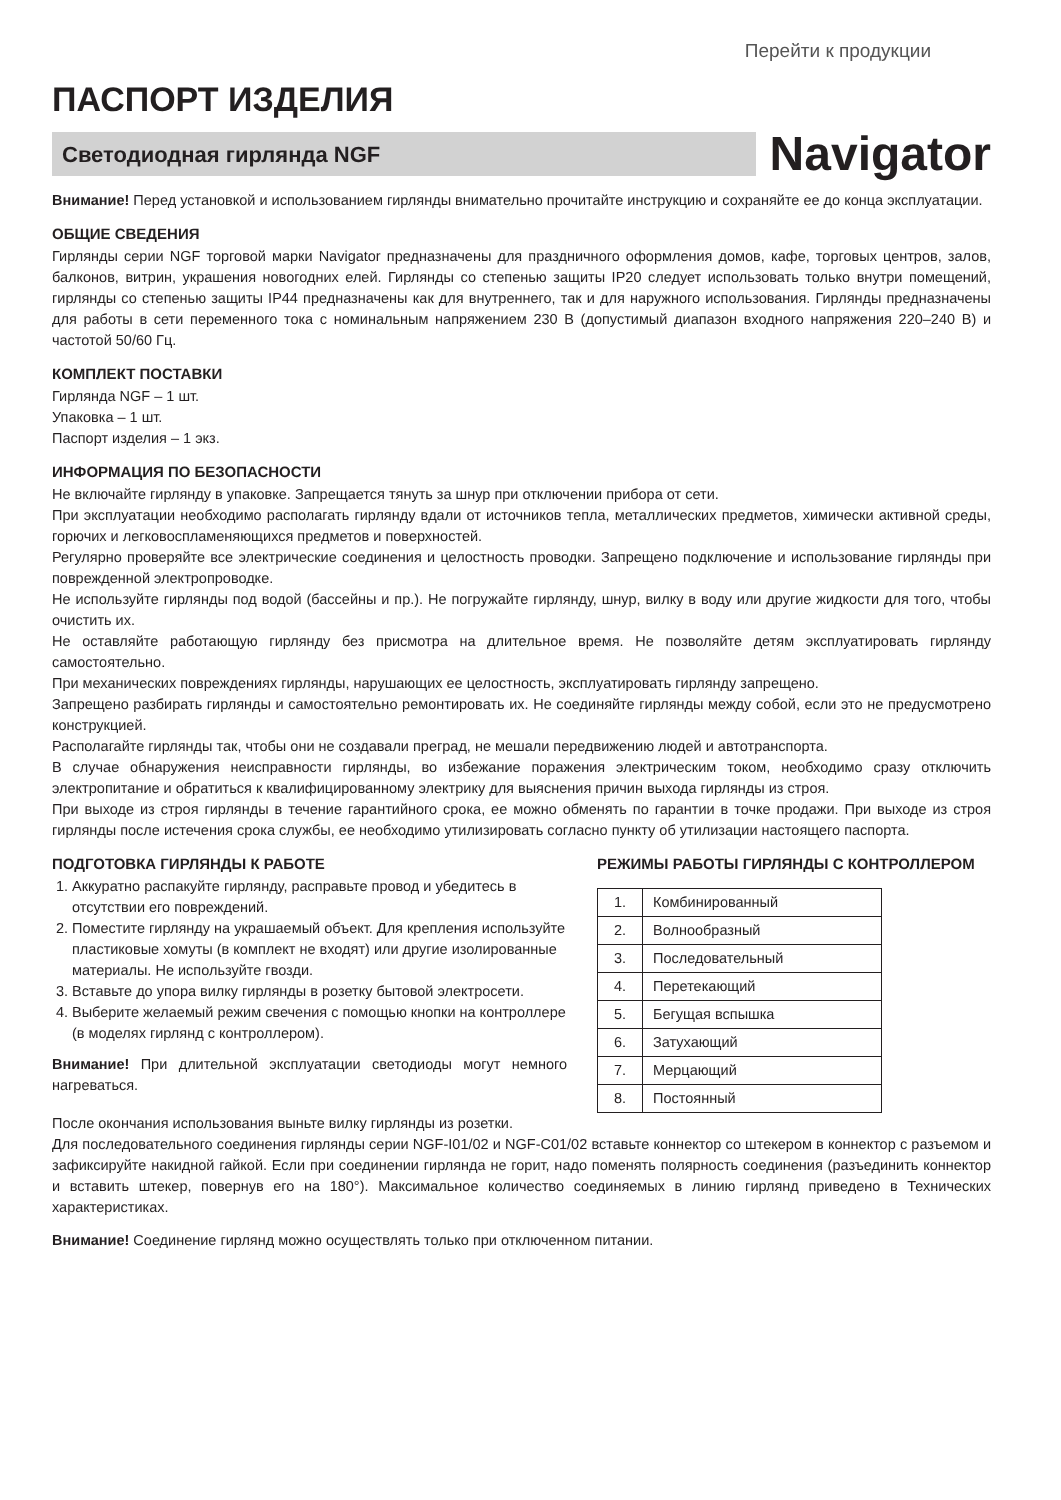Перейти к продукции
ПАСПОРТ ИЗДЕЛИЯ
Светодиодная гирлянда NGF
Navigator
Внимание! Перед установкой и использованием гирлянды внимательно прочитайте инструкцию и сохраняйте ее до конца эксплуатации.
ОБЩИЕ СВЕДЕНИЯ
Гирлянды серии NGF торговой марки Navigator предназначены для праздничного оформления домов, кафе, торговых центров, залов, балконов, витрин, украшения новогодних елей. Гирлянды со степенью защиты IP20 следует использовать только внутри помещений, гирлянды со степенью защиты IP44 предназначены как для внутреннего, так и для наружного использования. Гирлянды предназначены для работы в сети переменного тока с номинальным напряжением 230 В (допустимый диапазон входного напряжения 220–240 В) и частотой 50/60 Гц.
КОМПЛЕКТ ПОСТАВКИ
Гирлянда NGF – 1 шт.
Упаковка – 1 шт.
Паспорт изделия – 1 экз.
ИНФОРМАЦИЯ ПО БЕЗОПАСНОСТИ
Не включайте гирлянду в упаковке. Запрещается тянуть за шнур при отключении прибора от сети.
При эксплуатации необходимо располагать гирлянду вдали от источников тепла, металлических предметов, химически активной среды, горючих и легковоспламеняющихся предметов и поверхностей.
Регулярно проверяйте все электрические соединения и целостность проводки. Запрещено подключение и использование гирлянды при поврежденной электропроводке.
Не используйте гирлянды под водой (бассейны и пр.). Не погружайте гирлянду, шнур, вилку в воду или другие жидкости для того, чтобы очистить их.
Не оставляйте работающую гирлянду без присмотра на длительное время. Не позволяйте детям эксплуатировать гирлянду самостоятельно.
При механических повреждениях гирлянды, нарушающих ее целостность, эксплуатировать гирлянду запрещено.
Запрещено разбирать гирлянды и самостоятельно ремонтировать их. Не соединяйте гирлянды между собой, если это не предусмотрено конструкцией.
Располагайте гирлянды так, чтобы они не создавали преград, не мешали передвижению людей и автотранспорта.
В случае обнаружения неисправности гирлянды, во избежание поражения электрическим током, необходимо сразу отключить электропитание и обратиться к квалифицированному электрику для выяснения причин выхода гирлянды из строя.
При выходе из строя гирлянды в течение гарантийного срока, ее можно обменять по гарантии в точке продажи. При выходе из строя гирлянды после истечения срока службы, ее необходимо утилизировать согласно пункту об утилизации настоящего паспорта.
ПОДГОТОВКА ГИРЛЯНДЫ К РАБОТЕ
1. Аккуратно распакуйте гирлянду, расправьте провод и убедитесь в отсутствии его повреждений.
2. Поместите гирлянду на украшаемый объект. Для крепления используйте пластиковые хомуты (в комплект не входят) или другие изолированные материалы. Не используйте гвозди.
3. Вставьте до упора вилку гирлянды в розетку бытовой электросети.
4. Выберите желаемый режим свечения с помощью кнопки на контроллере (в моделях гирлянд с контроллером).
Внимание! При длительной эксплуатации светодиоды могут немного нагреваться.
РЕЖИМЫ РАБОТЫ ГИРЛЯНДЫ С КОНТРОЛЛЕРОМ
| 1. | Комбинированный |
| 2. | Волнообразный |
| 3. | Последовательный |
| 4. | Перетекающий |
| 5. | Бегущая вспышка |
| 6. | Затухающий |
| 7. | Мерцающий |
| 8. | Постоянный |
После окончания использования выньте вилку гирлянды из розетки.
Для последовательного соединения гирлянды серии NGF-I01/02 и NGF-C01/02 вставьте коннектор со штекером в коннектор с разъемом и зафиксируйте накидной гайкой. Если при соединении гирлянда не горит, надо поменять полярность соединения (разъединить коннектор и вставить штекер, повернув его на 180°). Максимальное количество соединяемых в линию гирлянд приведено в Технических характеристиках.
Внимание! Соединение гирлянд можно осуществлять только при отключенном питании.